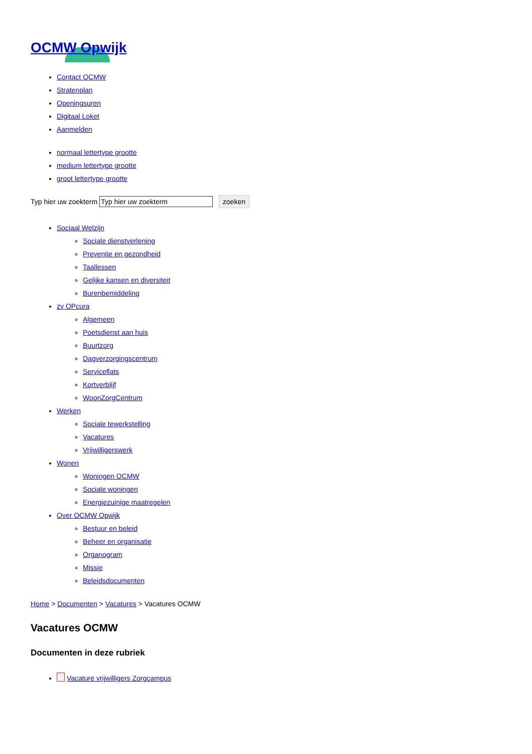OCMW Opwijk
Contact OCMW
Stratenplan
Openingsuren
Digitaal Loket
Aanmelden
normaal lettertype grootte
medium lettertype grootte
groot lettertype grootte
Typ hier uw zoekterm zoeken
Sociaal Welzijn
Sociale dienstverlening
Preventie en gezondheid
Taallessen
Gelijke kansen en diversiteit
Burenbemiddeling
zv OPcura
Algemeen
Poetsdienst aan huis
Buurtzorg
Dagverzorgingscentrum
Serviceflats
Kortverblijf
WoonZorgCentrum
Werken
Sociale tewerkstelling
Vacatures
Vrijwilligerswerk
Wonen
Woningen OCMW
Sociale woningen
Energiezuinige maatregelen
Over OCMW Opwijk
Bestuur en beleid
Beheer en organisatie
Organogram
Missie
Beleidsdocumenten
Home > Documenten > Vacatures > Vacatures OCMW
Vacatures OCMW
Documenten in deze rubriek
Vacature vrijwilligers Zorgcampus